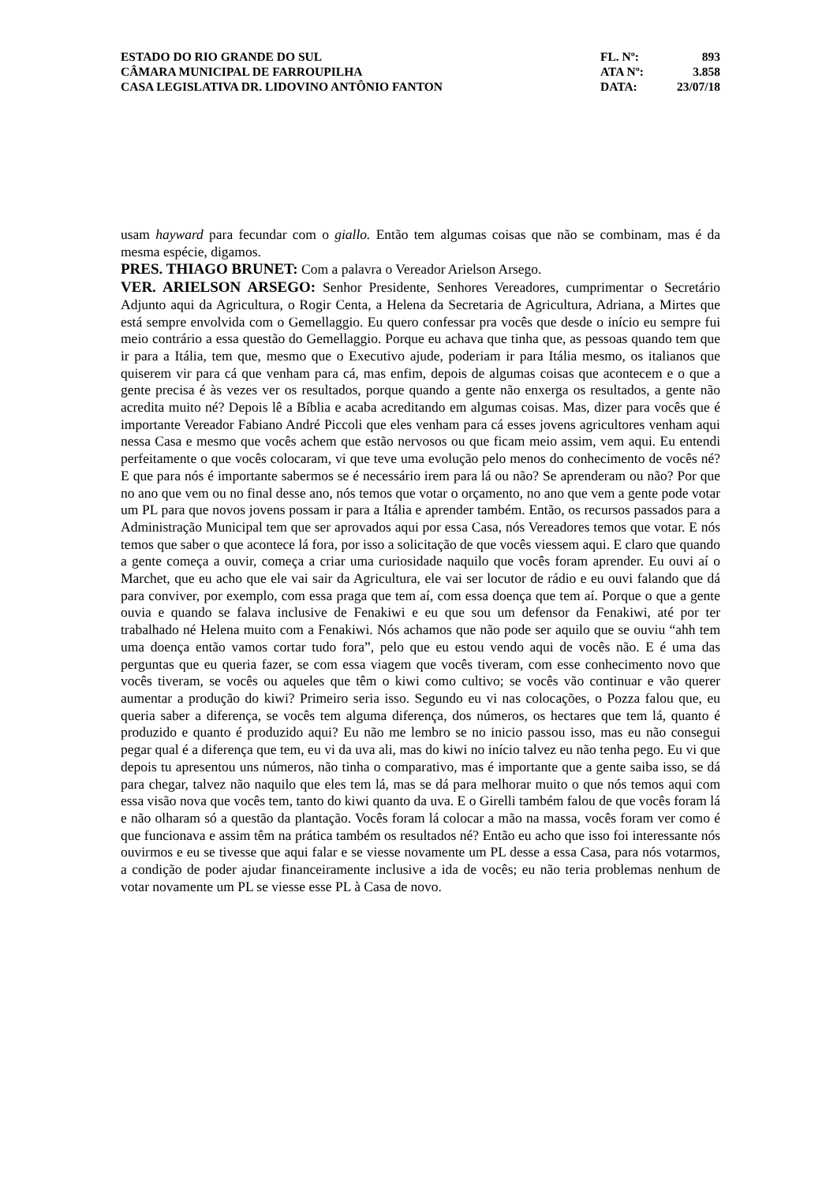ESTADO DO RIO GRANDE DO SUL
CÂMARA MUNICIPAL DE FARROUPILHA
CASA LEGISLATIVA DR. LIDOVINO ANTÔNIO FANTON
FL. Nº: 893
ATA Nº: 3.858
DATA: 23/07/18
usam hayward para fecundar com o giallo. Então tem algumas coisas que não se combinam, mas é da mesma espécie, digamos.
PRES. THIAGO BRUNET: Com a palavra o Vereador Arielson Arsego.
VER. ARIELSON ARSEGO: Senhor Presidente, Senhores Vereadores, cumprimentar o Secretário Adjunto aqui da Agricultura, o Rogir Centa, a Helena da Secretaria de Agricultura, Adriana, a Mirtes que está sempre envolvida com o Gemellaggio. Eu quero confessar pra vocês que desde o início eu sempre fui meio contrário a essa questão do Gemellaggio. Porque eu achava que tinha que, as pessoas quando tem que ir para a Itália, tem que, mesmo que o Executivo ajude, poderiam ir para Itália mesmo, os italianos que quiserem vir para cá que venham para cá, mas enfim, depois de algumas coisas que acontecem e o que a gente precisa é às vezes ver os resultados, porque quando a gente não enxerga os resultados, a gente não acredita muito né? Depois lê a Bíblia e acaba acreditando em algumas coisas. Mas, dizer para vocês que é importante Vereador Fabiano André Piccoli que eles venham para cá esses jovens agricultores venham aqui nessa Casa e mesmo que vocês achem que estão nervosos ou que ficam meio assim, vem aqui. Eu entendi perfeitamente o que vocês colocaram, vi que teve uma evolução pelo menos do conhecimento de vocês né? E que para nós é importante sabermos se é necessário irem para lá ou não? Se aprenderam ou não? Por que no ano que vem ou no final desse ano, nós temos que votar o orçamento, no ano que vem a gente pode votar um PL para que novos jovens possam ir para a Itália e aprender também. Então, os recursos passados para a Administração Municipal tem que ser aprovados aqui por essa Casa, nós Vereadores temos que votar. E nós temos que saber o que acontece lá fora, por isso a solicitação de que vocês viessem aqui. E claro que quando a gente começa a ouvir, começa a criar uma curiosidade naquilo que vocês foram aprender. Eu ouvi aí o Marchet, que eu acho que ele vai sair da Agricultura, ele vai ser locutor de rádio e eu ouvi falando que dá para conviver, por exemplo, com essa praga que tem aí, com essa doença que tem aí. Porque o que a gente ouvia e quando se falava inclusive de Fenakiwi e eu que sou um defensor da Fenakiwi, até por ter trabalhado né Helena muito com a Fenakiwi. Nós achamos que não pode ser aquilo que se ouviu “ahh tem uma doença então vamos cortar tudo fora”, pelo que eu estou vendo aqui de vocês não. E é uma das perguntas que eu queria fazer, se com essa viagem que vocês tiveram, com esse conhecimento novo que vocês tiveram, se vocês ou aqueles que têm o kiwi como cultivo; se vocês vão continuar e vão querer aumentar a produção do kiwi? Primeiro seria isso. Segundo eu vi nas colocações, o Pozza falou que, eu queria saber a diferença, se vocês tem alguma diferença, dos números, os hectares que tem lá, quanto é produzido e quanto é produzido aqui? Eu não me lembro se no inicio passou isso, mas eu não consegui pegar qual é a diferença que tem, eu vi da uva ali, mas do kiwi no início talvez eu não tenha pego. Eu vi que depois tu apresentou uns números, não tinha o comparativo, mas é importante que a gente saiba isso, se dá para chegar, talvez não naquilo que eles tem lá, mas se dá para melhorar muito o que nós temos aqui com essa visão nova que vocês tem, tanto do kiwi quanto da uva. E o Girelli também falou de que vocês foram lá e não olharam só a questão da plantação. Vocês foram lá colocar a mão na massa, vocês foram ver como é que funcionava e assim têm na prática também os resultados né? Então eu acho que isso foi interessante nós ouvirmos e eu se tivesse que aqui falar e se viesse novamente um PL desse a essa Casa, para nós votarmos, a condição de poder ajudar financeiramente inclusive a ida de vocês; eu não teria problemas nenhum de votar novamente um PL se viesse esse PL à Casa de novo.